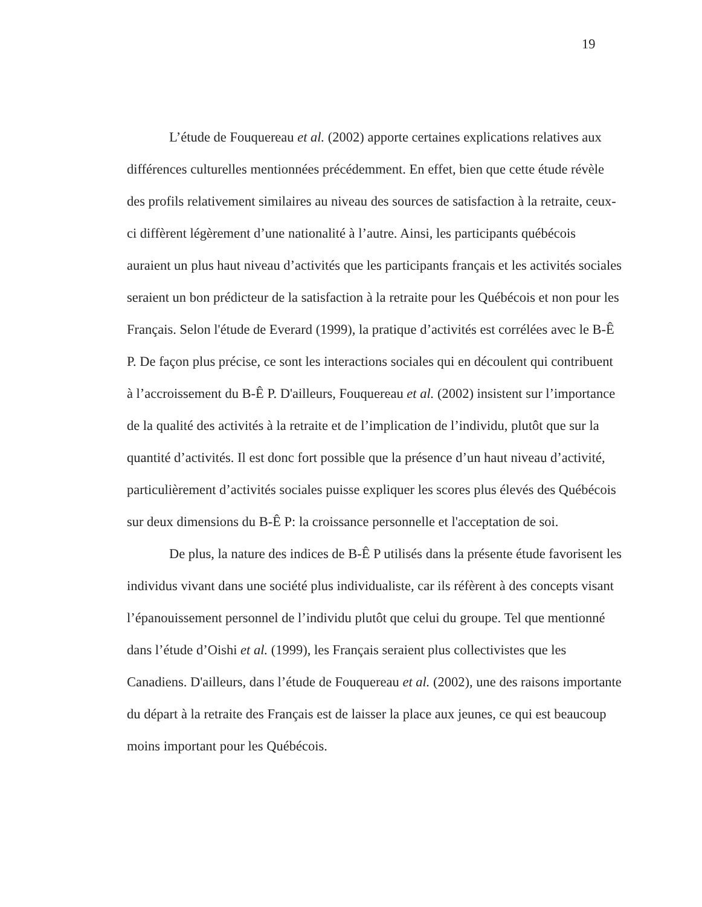19
L’étude de Fouquereau et al. (2002) apporte certaines explications relatives aux différences culturelles mentionnées précédemment. En effet, bien que cette étude révèle des profils relativement similaires au niveau des sources de satisfaction à la retraite, ceux-ci diffèrent légèrement d’une nationalité à l’autre. Ainsi, les participants québécois auraient un plus haut niveau d’activités que les participants français et les activités sociales seraient un bon prédicteur de la satisfaction à la retraite pour les Québécois et non pour les Français. Selon l'étude de Everard (1999), la pratique d’activités est corrélées avec le B-Ê P. De façon plus précise, ce sont les interactions sociales qui en découlent qui contribuent à l’accroissement du B-Ê P. D'ailleurs, Fouquereau et al. (2002) insistent sur l’importance de la qualité des activités à la retraite et de l’implication de l’individu, plutôt que sur la quantité d’activités. Il est donc fort possible que la présence d’un haut niveau d’activité, particulièrement d’activités sociales puisse expliquer les scores plus élevés des Québécois sur deux dimensions du B-Ê P: la croissance personnelle et l'acceptation de soi.
De plus, la nature des indices de B-Ê P utilisés dans la présente étude favorisent les individus vivant dans une société plus individualiste, car ils réfèrent à des concepts visant l’épanouissement personnel de l’individu plutôt que celui du groupe. Tel que mentionné dans l’étude d’Oishi et al. (1999), les Français seraient plus collectivistes que les Canadiens. D'ailleurs, dans l’étude de Fouquereau et al. (2002), une des raisons importante du départ à la retraite des Français est de laisser la place aux jeunes, ce qui est beaucoup moins important pour les Québécois.